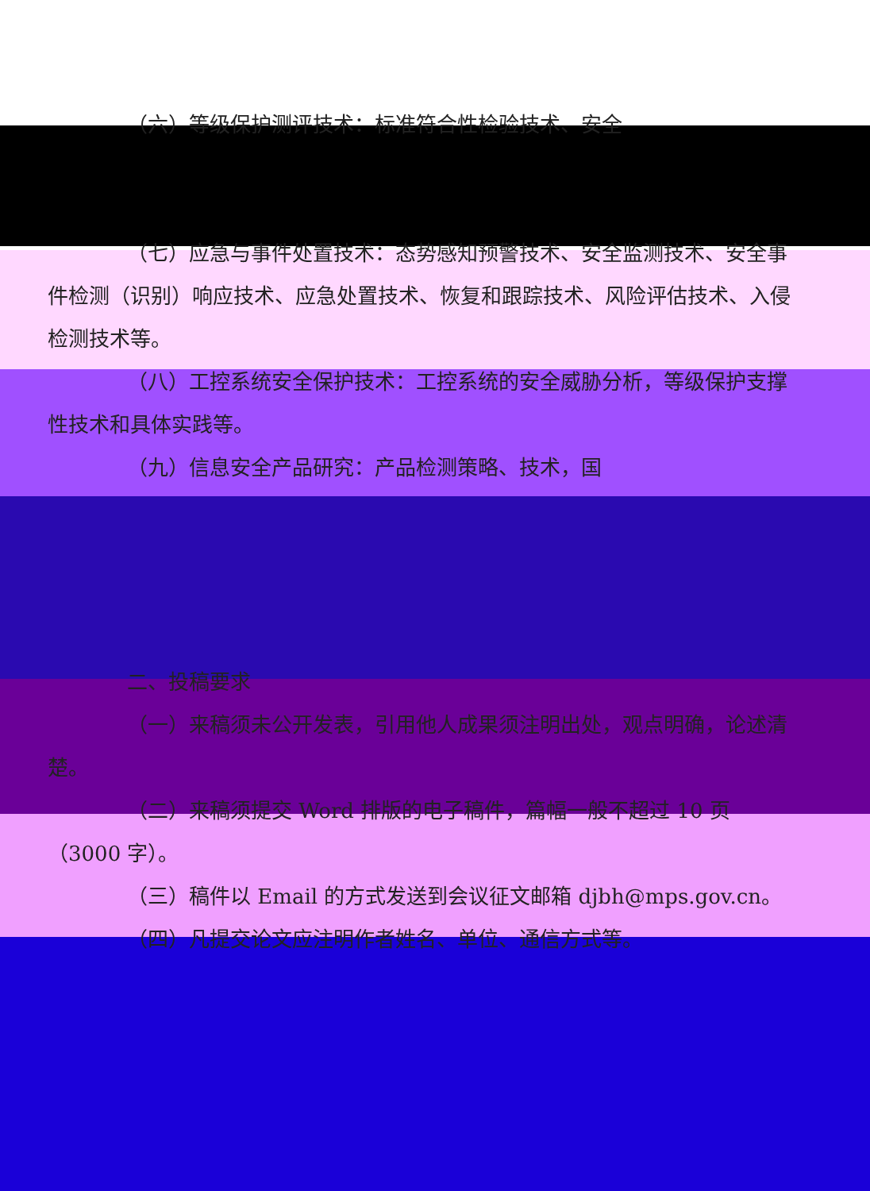（六）等级保护测评技术：标准符合性检验技术、安全
（七）应急与事件处置技术：态势感知预警技术、安全监测技术、安全事件检测（识别）响应技术、应急处置技术、恢复和跟踪技术、风险评估技术、入侵检测技术等。
（八）工控系统安全保护技术：工控系统的安全威胁分析，等级保护支撑性技术和具体实践等。
（九）信息安全产品研究：产品检测策略、技术，国
二、投稿要求
（一）来稿须未公开发表，引用他人成果须注明出处，观点明确，论述清楚。
（二）来稿须提交 Word 排版的电子稿件，篇幅一般不超过 10 页（3000 字）。
（三）稿件以 Email 的方式发送到会议征文邮箱 djbh@mps.gov.cn。
（四）凡提交论文应注明作者姓名、单位、通信方式等。